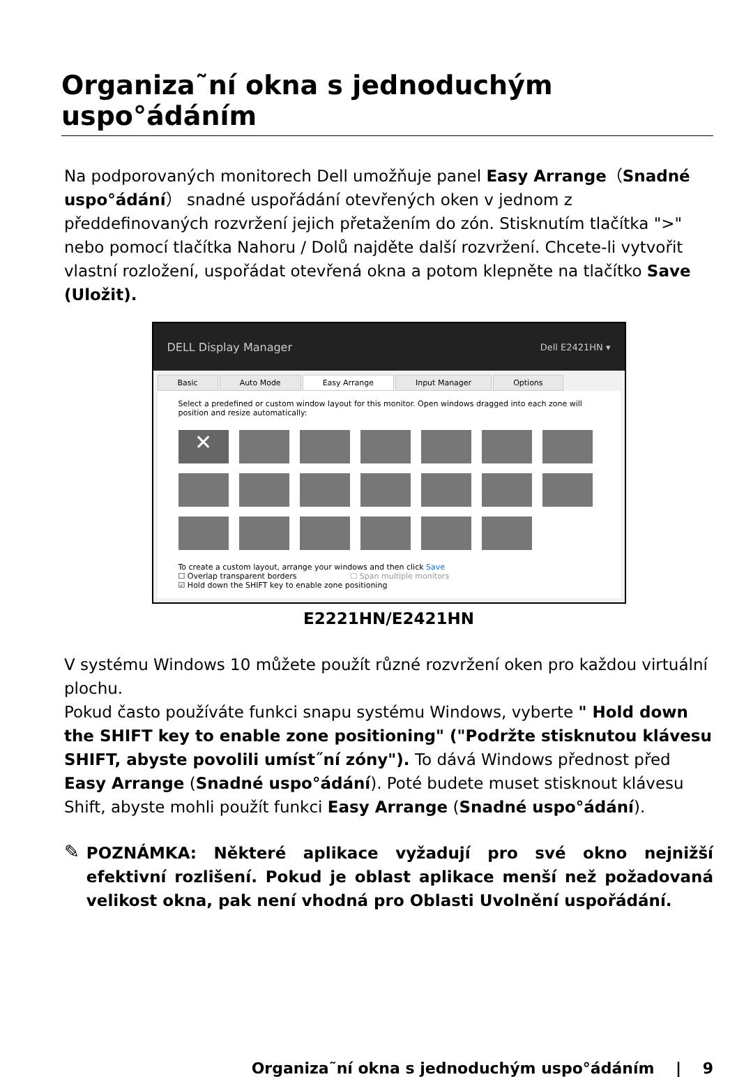Organiza˜ní okna s jednoduchým uspo°ádáním
Na podporovaných monitorech Dell umožňuje panel Easy Arrange（Snadné uspo°ádání） snadné uspořádání otevřených oken v jednom z předdefinovaných rozvržení jejich přetažením do zón. Stisknutím tlačítka ">" nebo pomocí tlačítka Nahoru / Dolů najděte další rozvržení. Chcete-li vytvořit vlastní rozložení, uspořádat otevřená okna a potom klepněte na tlačítko Save (Uložit).
DELL Display Manager Dell E2421HN ▾
Basic Auto Mode Easy Arrange Input Manager Options
Select a predefined or custom window layout for this monitor. Open windows dragged into each zone will position and resize automatically:
✕
To create a custom layout, arrange your windows and then click Save
☐ Overlap transparent borders ☐ Span multiple monitors
☑ Hold down the SHIFT key to enable zone positioning
E2221HN/E2421HN
V systému Windows 10 můžete použít různé rozvržení oken pro každou virtuální plochu.
Pokud často používáte funkci snapu systému Windows, vyberte " Hold down the SHIFT key to enable zone positioning" ("Podržte stisknutou klávesu SHIFT, abyste povolili umíst˝ní zóny"). To dává Windows přednost před Easy Arrange (Snadné uspo°ádání). Poté budete muset stisknout klávesu Shift, abyste mohli použít funkci Easy Arrange (Snadné uspo°ádání).
✎
POZNÁMKA: Některé aplikace vyžadují pro své okno nejnižší efektivní rozlišení. Pokud je oblast aplikace menší než požadovaná velikost okna, pak není vhodná pro Oblasti Uvolnění uspořádání.
Organiza˜ní okna s jednoduchým uspo°ádáním | 9